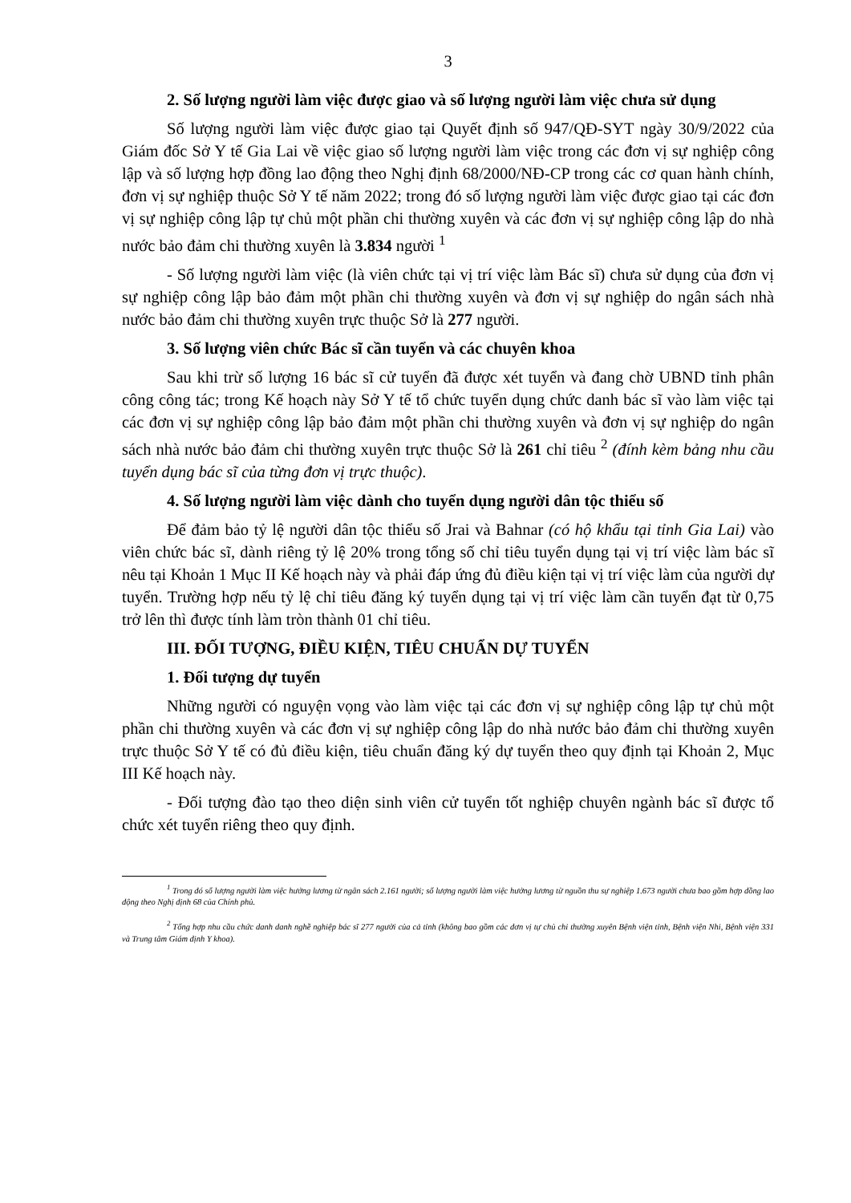3
2. Số lượng người làm việc được giao và số lượng người làm việc chưa sử dụng
Số lượng người làm việc được giao tại Quyết định số 947/QĐ-SYT ngày 30/9/2022 của Giám đốc Sở Y tế Gia Lai về việc giao số lượng người làm việc trong các đơn vị sự nghiệp công lập và số lượng hợp đồng lao động theo Nghị định 68/2000/NĐ-CP trong các cơ quan hành chính, đơn vị sự nghiệp thuộc Sở Y tế năm 2022; trong đó số lượng người làm việc được giao tại các đơn vị sự nghiệp công lập tự chủ một phần chi thường xuyên và các đơn vị sự nghiệp công lập do nhà nước bảo đảm chi thường xuyên là 3.834 người <sup>1</sup>
- Số lượng người làm việc (là viên chức tại vị trí việc làm Bác sĩ) chưa sử dụng của đơn vị sự nghiệp công lập bảo đảm một phần chi thường xuyên và đơn vị sự nghiệp do ngân sách nhà nước bảo đảm chi thường xuyên trực thuộc Sở là 277 người.
3. Số lượng viên chức Bác sĩ cần tuyển và các chuyên khoa
Sau khi trừ số lượng 16 bác sĩ cử tuyển đã được xét tuyển và đang chờ UBND tỉnh phân công công tác; trong Kế hoạch này Sở Y tế tổ chức tuyển dụng chức danh bác sĩ vào làm việc tại các đơn vị sự nghiệp công lập bảo đảm một phần chi thường xuyên và đơn vị sự nghiệp do ngân sách nhà nước bảo đảm chi thường xuyên trực thuộc Sở là 261 chỉ tiêu <sup>2</sup> (đính kèm bảng nhu cầu tuyển dụng bác sĩ của từng đơn vị trực thuộc).
4. Số lượng người làm việc dành cho tuyển dụng người dân tộc thiểu số
Để đảm bảo tỷ lệ người dân tộc thiểu số Jrai và Bahnar (có hộ khẩu tại tỉnh Gia Lai) vào viên chức bác sĩ, dành riêng tỷ lệ 20% trong tổng số chỉ tiêu tuyển dụng tại vị trí việc làm bác sĩ nêu tại Khoản 1 Mục II Kế hoạch này và phải đáp ứng đủ điều kiện tại vị trí việc làm của người dự tuyển. Trường hợp nếu tỷ lệ chỉ tiêu đăng ký tuyển dụng tại vị trí việc làm cần tuyển đạt từ 0,75 trở lên thì được tính làm tròn thành 01 chỉ tiêu.
III. ĐỐI TƯỢNG, ĐIỀU KIỆN, TIÊU CHUẨN DỰ TUYỂN
1. Đối tượng dự tuyển
Những người có nguyện vọng vào làm việc tại các đơn vị sự nghiệp công lập tự chủ một phần chi thường xuyên và các đơn vị sự nghiệp công lập do nhà nước bảo đảm chi thường xuyên trực thuộc Sở Y tế có đủ điều kiện, tiêu chuẩn đăng ký dự tuyển theo quy định tại Khoản 2, Mục III Kế hoạch này.
- Đối tượng đào tạo theo diện sinh viên cử tuyển tốt nghiệp chuyên ngành bác sĩ được tổ chức xét tuyển riêng theo quy định.
<sup>1</sup> Trong đó số lượng người làm việc hưởng lương từ ngân sách 2.161 người; số lượng người làm việc hưởng lương từ nguồn thu sự nghiệp 1.673 người chưa bao gồm hợp đồng lao động theo Nghị định 68 của Chính phủ.
<sup>2</sup> Tổng hợp nhu cầu chức danh danh nghề nghiệp bác sĩ 277 người của cả tỉnh (không bao gồm các đơn vị tự chủ chi thường xuyên Bệnh viện tỉnh, Bệnh viện Nhi, Bệnh viện 331 và Trung tâm Giám định Y khoa).